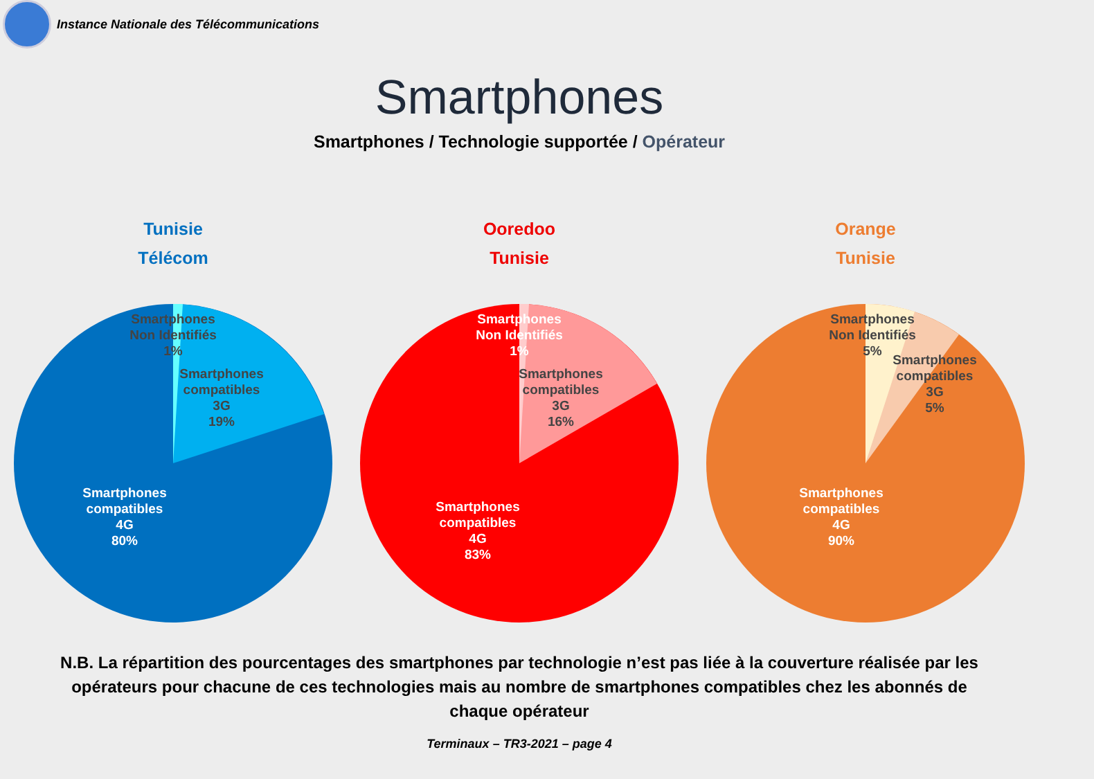Instance Nationale des Télécommunications
Smartphones
Smartphones / Technologie supportée / Opérateur
Tunisie
Télécom
Smartphones
Non Identifiés
1%
Smartphones
compatibles
3G
19%
Smartphones
compatibles
4G
80%
Ooredoo
Tunisie
Smartphones
Non Identifiés
1%
Smartphones
compatibles
3G
16%
Smartphones
compatibles
4G
83%
Orange
Tunisie
Smartphones
Non Identifiés
5%
Smartphones
compatibles
3G
5%
Smartphones
compatibles
4G
90%
N.B. La répartition des pourcentages des smartphones par technologie n’est pas liée à la couverture réalisée par les opérateurs pour chacune de ces technologies mais au nombre de smartphones compatibles chez les abonnés de chaque opérateur
Terminaux – TR3-2021 – page 4